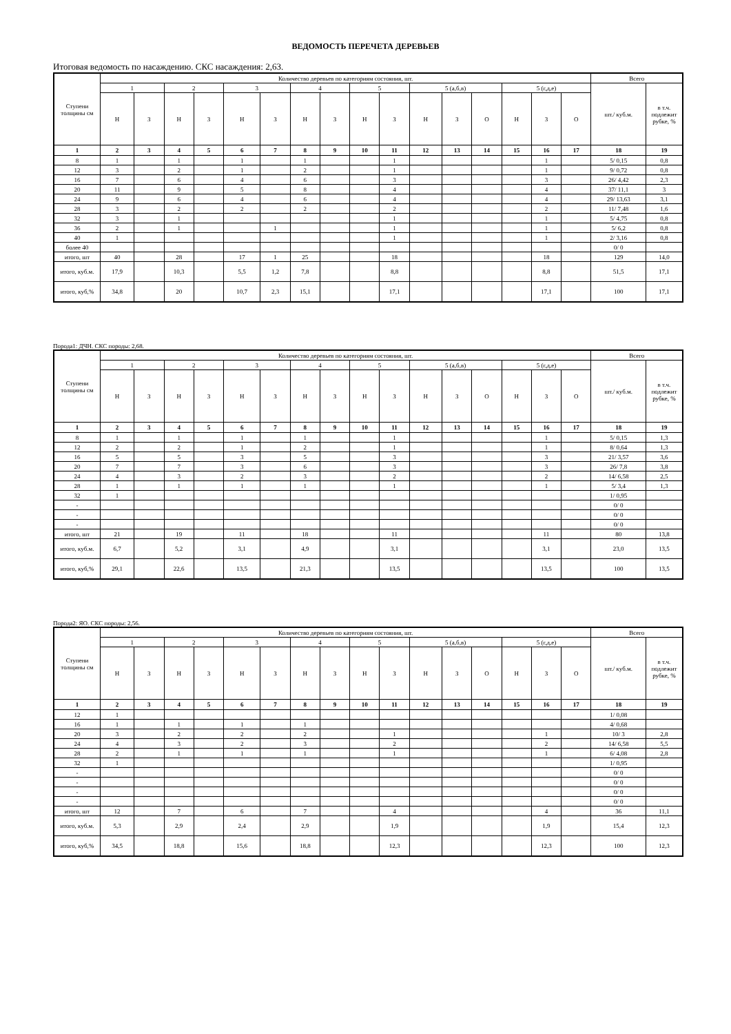ВЕДОМОСТЬ ПЕРЕЧЕТА ДЕРЕВЬЕВ
Итоговая ведомость по насаждению. СКС насаждения: 2,63.
| Ступени толщины см | Количество деревьев по категориям состояния, шт. | | | | | | | | | | | | | | | | Всего | |
| | 1 | | 2 | | 3 | | 4 | | 5 | | 5 (а,б,в) | | | 5 (г,д,е) | | | шт./ куб.м. | в т.ч. подлежит рубке, % |
| | Н | З | Н | З | Н | З | Н | З | Н | З | Н | З | О | Н | З | О | | |
| 1 | 2 | 3 | 4 | 5 | 6 | 7 | 8 | 9 | 10 | 11 | 12 | 13 | 14 | 15 | 16 | 17 | 18 | 19 |
| 8 | 1 | | 1 | | 1 | | 1 | | | 1 | | | | | 1 | | 5/ 0,15 | 0,8 |
| 12 | 3 | | 2 | | 1 | | 2 | | | 1 | | | | | 1 | | 9/ 0,72 | 0,8 |
| 16 | 7 | | 6 | | 4 | | 6 | | | 3 | | | | | 3 | | 26/ 4,42 | 2,3 |
| 20 | 11 | | 9 | | 5 | | 8 | | | 4 | | | | | 4 | | 37/ 11,1 | 3 |
| 24 | 9 | | 6 | | 4 | | 6 | | | 4 | | | | | 4 | | 29/ 13,63 | 3,1 |
| 28 | 3 | | 2 | | 2 | | 2 | | | 2 | | | | | 2 | | 11/ 7,48 | 1,6 |
| 32 | 3 | | 1 | | | | | | | 1 | | | | | 1 | | 5/ 4,75 | 0,8 |
| 36 | 2 | | 1 | | | 1 | | | | 1 | | | | | 1 | | 5/ 6,2 | 0,8 |
| 40 | 1 | | | | | | | | | 1 | | | | | 1 | | 2/ 3,16 | 0,8 |
| более 40 | | | | | | | | | | | | | | | | | 0/ 0 | |
| итого, шт | 40 | | 28 | | 17 | 1 | 25 | | | 18 | | | | | 18 | | 129 | 14,0 |
| итого, куб.м. | 17,9 | | 10,3 | | 5,5 | 1,2 | 7,8 | | | 8,8 | | | | | 8,8 | | 51,5 | 17,1 |
| итого, куб,% | 34,8 | | 20 | | 10,7 | 2,3 | 15,1 | | | 17,1 | | | | | 17,1 | | 100 | 17,1 |
Порода1: ДЧН. СКС породы: 2,68.
| Ступени толщины см | Количество деревьев по категориям состояния, шт. | | | | | | | | | | | | | | | | Всего | |
| | 1 | | 2 | | 3 | | 4 | | 5 | | 5 (а,б,в) | | | 5 (г,д,е) | | | шт./ куб.м. | в т.ч. подлежит рубке, % |
| | Н | З | Н | З | Н | З | Н | З | Н | З | Н | З | О | Н | З | О | | |
| 1 | 2 | 3 | 4 | 5 | 6 | 7 | 8 | 9 | 10 | 11 | 12 | 13 | 14 | 15 | 16 | 17 | 18 | 19 |
| 8 | 1 | | 1 | | 1 | | 1 | | | 1 | | | | | 1 | | 5/ 0,15 | 1,3 |
| 12 | 2 | | 2 | | 1 | | 2 | | | 1 | | | | | 1 | | 8/ 0,64 | 1,3 |
| 16 | 5 | | 5 | | 3 | | 5 | | | 3 | | | | | 3 | | 21/ 3,57 | 3,6 |
| 20 | 7 | | 7 | | 3 | | 6 | | | 3 | | | | | 3 | | 26/ 7,8 | 3,8 |
| 24 | 4 | | 3 | | 2 | | 3 | | | 2 | | | | | 2 | | 14/ 6,58 | 2,5 |
| 28 | 1 | | 1 | | 1 | | 1 | | | 1 | | | | | 1 | | 5/ 3,4 | 1,3 |
| 32 | 1 | | | | | | | | | | | | | | | | 1/ 0,95 | |
| - | | | | | | | | | | | | | | | | | 0/ 0 | |
| - | | | | | | | | | | | | | | | | | 0/ 0 | |
| - | | | | | | | | | | | | | | | | | 0/ 0 | |
| итого, шт | 21 | | 19 | | 11 | | 18 | | | 11 | | | | | 11 | | 80 | 13,8 |
| итого, куб.м. | 6,7 | | 5,2 | | 3,1 | | 4,9 | | | 3,1 | | | | | 3,1 | | 23,0 | 13,5 |
| итого, куб,% | 29,1 | | 22,6 | | 13,5 | | 21,3 | | | 13,5 | | | | | 13,5 | | 100 | 13,5 |
Порода2: ЯО. СКС породы: 2,56.
| Ступени толщины см | Количество деревьев по категориям состояния, шт. | | | | | | | | | | | | | | | | Всего | |
| | 1 | | 2 | | 3 | | 4 | | 5 | | 5 (а,б,в) | | | 5 (г,д,е) | | | шт./ куб.м. | в т.ч. подлежит рубке, % |
| | Н | З | Н | З | Н | З | Н | З | Н | З | Н | З | О | Н | З | О | | |
| 1 | 2 | 3 | 4 | 5 | 6 | 7 | 8 | 9 | 10 | 11 | 12 | 13 | 14 | 15 | 16 | 17 | 18 | 19 |
| 12 | 1 | | | | | | | | | | | | | | | | 1/ 0,08 | |
| 16 | 1 | | 1 | | 1 | | 1 | | | | | | | | | | 4/ 0,68 | |
| 20 | 3 | | 2 | | 2 | | 2 | | | 1 | | | | | 1 | | 10/ 3 | 2,8 |
| 24 | 4 | | 3 | | 2 | | 3 | | | 2 | | | | | 2 | | 14/ 6,58 | 5,5 |
| 28 | 2 | | 1 | | 1 | | 1 | | | 1 | | | | | 1 | | 6/ 4,08 | 2,8 |
| 32 | 1 | | | | | | | | | | | | | | | | 1/ 0,95 | |
| - | | | | | | | | | | | | | | | | | 0/ 0 | |
| - | | | | | | | | | | | | | | | | | 0/ 0 | |
| - | | | | | | | | | | | | | | | | | 0/ 0 | |
| - | | | | | | | | | | | | | | | | | 0/ 0 | |
| итого, шт | 12 | | 7 | | 6 | | 7 | | | 4 | | | | | 4 | | 36 | 11,1 |
| итого, куб.м. | 5,3 | | 2,9 | | 2,4 | | 2,9 | | | 1,9 | | | | | 1,9 | | 15,4 | 12,3 |
| итого, куб,% | 34,5 | | 18,8 | | 15,6 | | 18,8 | | | 12,3 | | | | | 12,3 | | 100 | 12,3 |